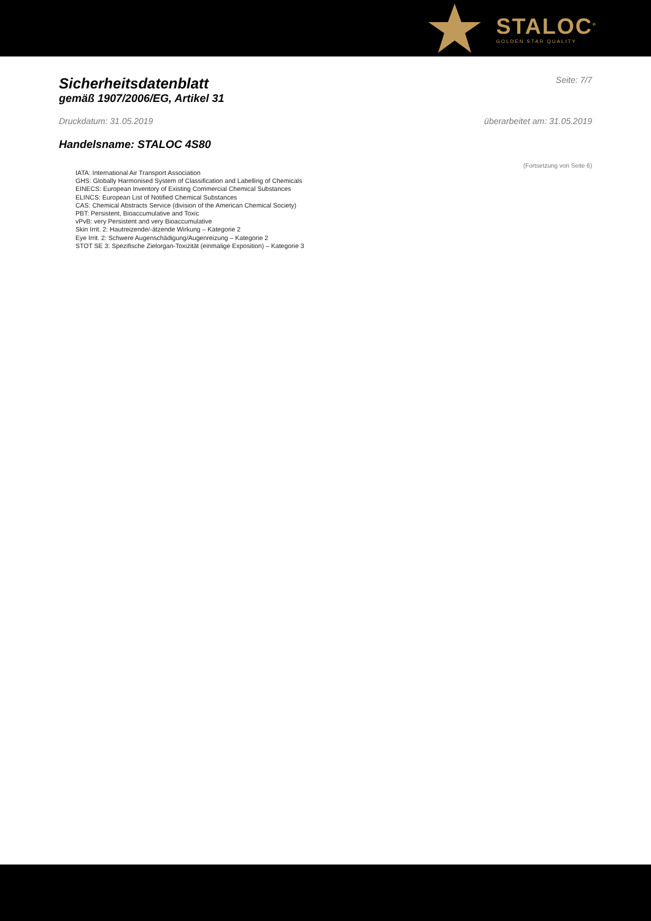STALOC<sup>®</sup>
GOLDEN STAR QUALITY
Sicherheitsdatenblatt
gemäß 1907/2006/EG, Artikel 31
Seite: 7/7
Druckdatum: 31.05.2019 überarbeitet am: 31.05.2019
Handelsname: STALOC 4S80
(Fortsetzung von Seite 6)
IATA: International Air Transport Association
GHS: Globally Harmonised System of Classification and Labelling of Chemicals
EINECS: European Inventory of Existing Commercial Chemical Substances
ELINCS: European List of Notified Chemical Substances
CAS: Chemical Abstracts Service (division of the American Chemical Society)
PBT: Persistent, Bioaccumulative and Toxic
vPvB: very Persistent and very Bioaccumulative
Skin Irrit. 2: Hautreizende/-ätzende Wirkung – Kategorie 2
Eye Irrit. 2: Schwere Augenschädigung/Augenreizung – Kategorie 2
STOT SE 3: Spezifische Zielorgan-Toxizität (einmalige Exposition) – Kategorie 3